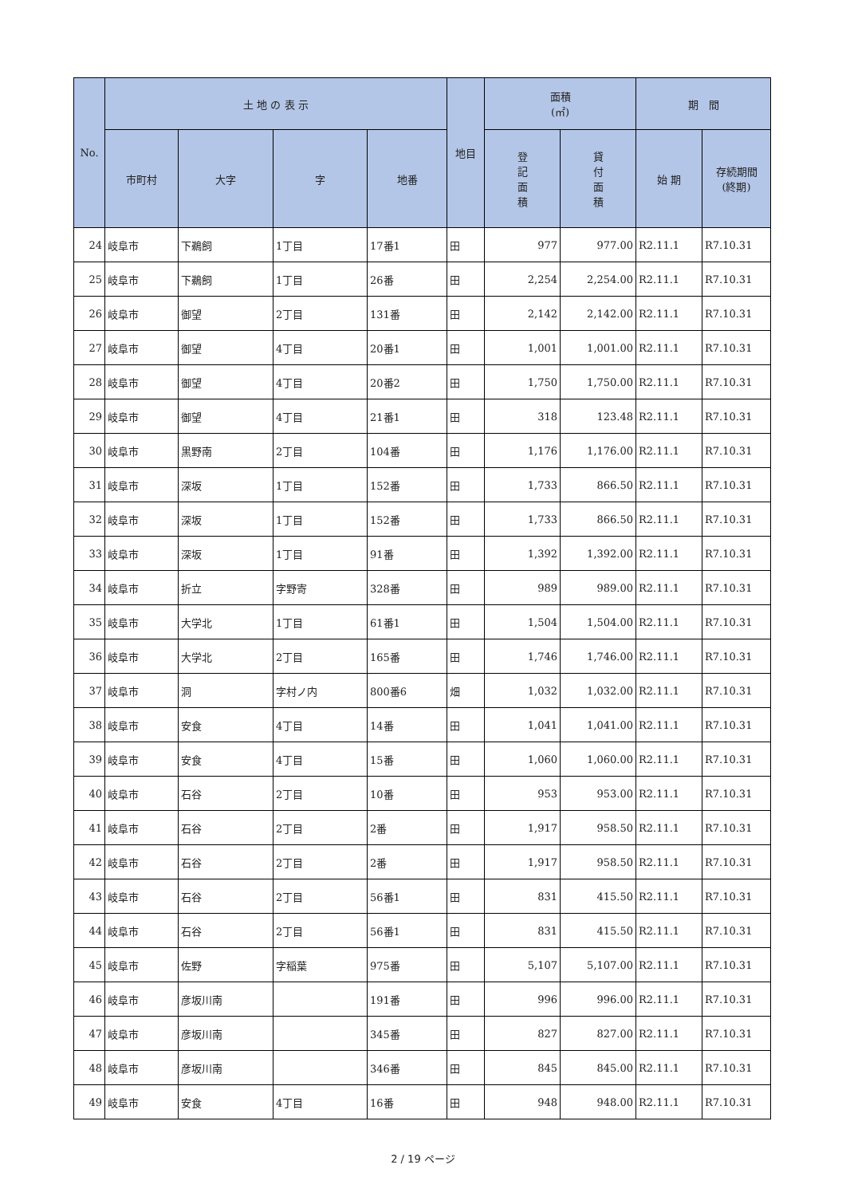| No. | 土 地 の 表 示 | | | | 地目 | 面積 (㎡) | | 期 間 | |
| --- | --- | --- | --- | --- | --- | --- | --- | --- | --- |
| | 市町村 | 大字 | 字 | 地番 | | 登 記 面 積 | 貸 付 面 積 | 始 期 | 存続期間 (終期) |
| 24 | 岐阜市 | 下鵜飼 | 1丁目 | 17番1 | 田 | 977 | 977.00 | R2.11.1 | R7.10.31 |
| 25 | 岐阜市 | 下鵜飼 | 1丁目 | 26番 | 田 | 2,254 | 2,254.00 | R2.11.1 | R7.10.31 |
| 26 | 岐阜市 | 御望 | 2丁目 | 131番 | 田 | 2,142 | 2,142.00 | R2.11.1 | R7.10.31 |
| 27 | 岐阜市 | 御望 | 4丁目 | 20番1 | 田 | 1,001 | 1,001.00 | R2.11.1 | R7.10.31 |
| 28 | 岐阜市 | 御望 | 4丁目 | 20番2 | 田 | 1,750 | 1,750.00 | R2.11.1 | R7.10.31 |
| 29 | 岐阜市 | 御望 | 4丁目 | 21番1 | 田 | 318 | 123.48 | R2.11.1 | R7.10.31 |
| 30 | 岐阜市 | 黒野南 | 2丁目 | 104番 | 田 | 1,176 | 1,176.00 | R2.11.1 | R7.10.31 |
| 31 | 岐阜市 | 深坂 | 1丁目 | 152番 | 田 | 1,733 | 866.50 | R2.11.1 | R7.10.31 |
| 32 | 岐阜市 | 深坂 | 1丁目 | 152番 | 田 | 1,733 | 866.50 | R2.11.1 | R7.10.31 |
| 33 | 岐阜市 | 深坂 | 1丁目 | 91番 | 田 | 1,392 | 1,392.00 | R2.11.1 | R7.10.31 |
| 34 | 岐阜市 | 折立 | 字野寄 | 328番 | 田 | 989 | 989.00 | R2.11.1 | R7.10.31 |
| 35 | 岐阜市 | 大学北 | 1丁目 | 61番1 | 田 | 1,504 | 1,504.00 | R2.11.1 | R7.10.31 |
| 36 | 岐阜市 | 大学北 | 2丁目 | 165番 | 田 | 1,746 | 1,746.00 | R2.11.1 | R7.10.31 |
| 37 | 岐阜市 | 洞 | 字村ノ内 | 800番6 | 畑 | 1,032 | 1,032.00 | R2.11.1 | R7.10.31 |
| 38 | 岐阜市 | 安食 | 4丁目 | 14番 | 田 | 1,041 | 1,041.00 | R2.11.1 | R7.10.31 |
| 39 | 岐阜市 | 安食 | 4丁目 | 15番 | 田 | 1,060 | 1,060.00 | R2.11.1 | R7.10.31 |
| 40 | 岐阜市 | 石谷 | 2丁目 | 10番 | 田 | 953 | 953.00 | R2.11.1 | R7.10.31 |
| 41 | 岐阜市 | 石谷 | 2丁目 | 2番 | 田 | 1,917 | 958.50 | R2.11.1 | R7.10.31 |
| 42 | 岐阜市 | 石谷 | 2丁目 | 2番 | 田 | 1,917 | 958.50 | R2.11.1 | R7.10.31 |
| 43 | 岐阜市 | 石谷 | 2丁目 | 56番1 | 田 | 831 | 415.50 | R2.11.1 | R7.10.31 |
| 44 | 岐阜市 | 石谷 | 2丁目 | 56番1 | 田 | 831 | 415.50 | R2.11.1 | R7.10.31 |
| 45 | 岐阜市 | 佐野 | 字稲葉 | 975番 | 田 | 5,107 | 5,107.00 | R2.11.1 | R7.10.31 |
| 46 | 岐阜市 | 彦坂川南 | | 191番 | 田 | 996 | 996.00 | R2.11.1 | R7.10.31 |
| 47 | 岐阜市 | 彦坂川南 | | 345番 | 田 | 827 | 827.00 | R2.11.1 | R7.10.31 |
| 48 | 岐阜市 | 彦坂川南 | | 346番 | 田 | 845 | 845.00 | R2.11.1 | R7.10.31 |
| 49 | 岐阜市 | 安食 | 4丁目 | 16番 | 田 | 948 | 948.00 | R2.11.1 | R7.10.31 |
2 / 19 ページ